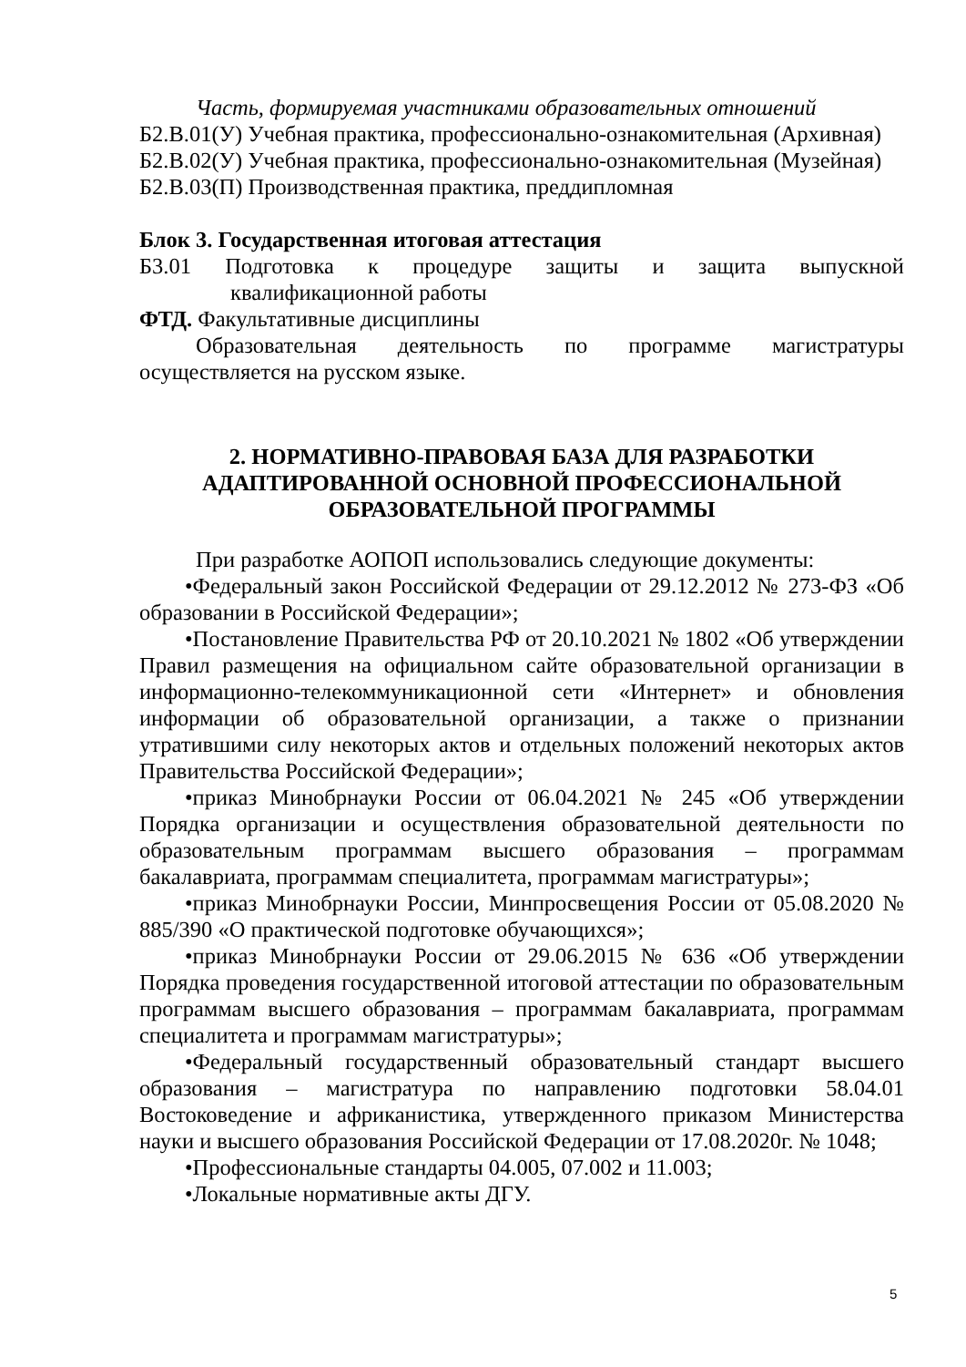Часть, формируемая участниками образовательных отношений
Б2.В.01(У) Учебная практика, профессионально-ознакомительная (Архивная)
Б2.В.02(У) Учебная практика, профессионально-ознакомительная (Музейная)
Б2.В.03(П) Производственная практика, преддипломная
Блок 3. Государственная итоговая аттестация
Б3.01 Подготовка к процедуре защиты и защита выпускной
квалификационной работы
ФТД. Факультативные дисциплины
Образовательная деятельность по программе магистратуры осуществляется на русском языке.
2. НОРМАТИВНО-ПРАВОВАЯ БАЗА ДЛЯ РАЗРАБОТКИ
АДАПТИРОВАННОЙ ОСНОВНОЙ ПРОФЕССИОНАЛЬНОЙ
ОБРАЗОВАТЕЛЬНОЙ ПРОГРАММЫ
При разработке АОПОП использовались следующие документы:
•Федеральный закон Российской Федерации от 29.12.2012 № 273-ФЗ «Об образовании в Российской Федерации»;
•Постановление Правительства РФ от 20.10.2021 № 1802 «Об утверждении Правил размещения на официальном сайте образовательной организации в информационно-телекоммуникационной сети «Интернет» и обновления информации об образовательной организации, а также о признании утратившими силу некоторых актов и отдельных положений некоторых актов Правительства Российской Федерации»;
•приказ Минобрнауки России от 06.04.2021 № 245 «Об утверждении Порядка организации и осуществления образовательной деятельности по образовательным программам высшего образования – программам бакалавриата, программам специалитета, программам магистратуры»;
•приказ Минобрнауки России, Минпросвещения России от 05.08.2020 № 885/390 «О практической подготовке обучающихся»;
•приказ Минобрнауки России от 29.06.2015 № 636 «Об утверждении Порядка проведения государственной итоговой аттестации по образовательным программам высшего образования – программам бакалавриата, программам специалитета и программам магистратуры»;
•Федеральный государственный образовательный стандарт высшего образования – магистратура по направлению подготовки 58.04.01 Востоковедение и африканистика, утвержденного приказом Министерства науки и высшего образования Российской Федерации от 17.08.2020г. № 1048;
•Профессиональные стандарты 04.005, 07.002 и 11.003;
•Локальные нормативные акты ДГУ.
5